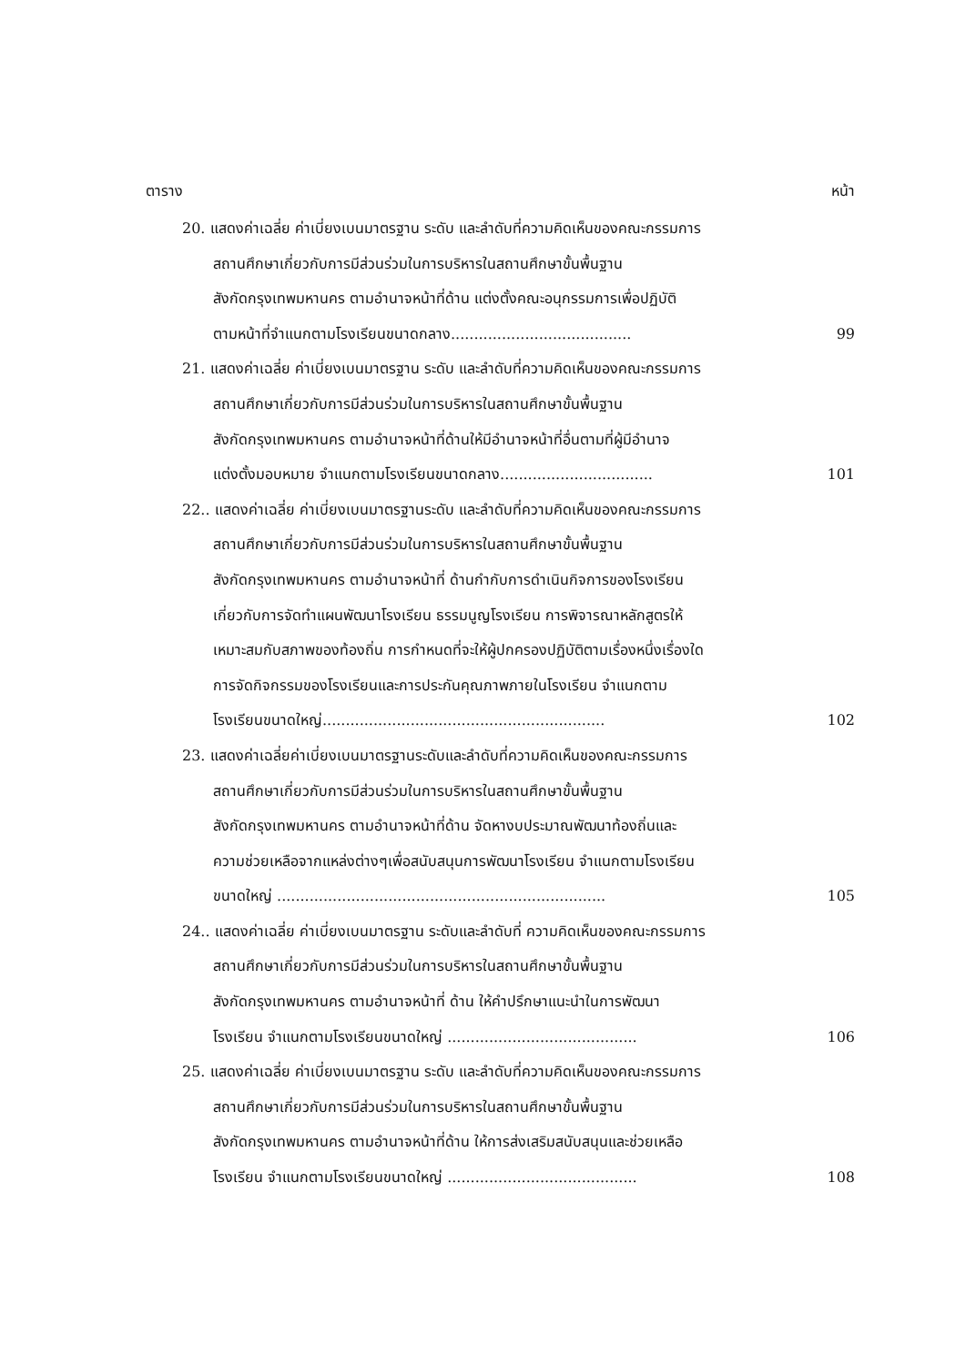ตาราง หน้า
20. แสดงค่าเฉลี่ย ค่าเบี่ยงเบนมาตรฐาน ระดับ และลำดับที่ความคิดเห็นของคณะกรรมการ
สถานศึกษาเกี่ยวกับการมีส่วนร่วมในการบริหารในสถานศึกษาขั้นพื้นฐาน
สังกัดกรุงเทพมหานคร ตามอำนาจหน้าที่ด้าน แต่งตั้งคณะอนุกรรมการเพื่อปฏิบัติ
ตามหน้าที่จำแนกตามโรงเรียนขนาดกลาง....................................... 99
21. แสดงค่าเฉลี่ย ค่าเบี่ยงเบนมาตรฐาน ระดับ และลำดับที่ความคิดเห็นของคณะกรรมการ
สถานศึกษาเกี่ยวกับการมีส่วนร่วมในการบริหารในสถานศึกษาขั้นพื้นฐาน
สังกัดกรุงเทพมหานคร ตามอำนาจหน้าที่ด้านให้มีอำนาจหน้าที่อื่นตามที่ผู้มีอำนาจ
แต่งตั้งมอบหมาย จำแนกตามโรงเรียนขนาดกลาง................................. 101
22.. แสดงค่าเฉลี่ย ค่าเบี่ยงเบนมาตรฐานระดับ และลำดับที่ความคิดเห็นของคณะกรรมการ
สถานศึกษาเกี่ยวกับการมีส่วนร่วมในการบริหารในสถานศึกษาขั้นพื้นฐาน
สังกัดกรุงเทพมหานคร ตามอำนาจหน้าที่ ด้านกำกับการดำเนินกิจการของโรงเรียน
เกี่ยวกับการจัดทำแผนพัฒนาโรงเรียน ธรรมนูญโรงเรียน การพิจารณาหลักสูตรให้
เหมาะสมกับสภาพของท้องถิ่น การกำหนดที่จะให้ผู้ปกครองปฏิบัติตามเรื่องหนึ่งเรื่องใด
การจัดกิจกรรมของโรงเรียนและการประกันคุณภาพภายในโรงเรียน จำแนกตาม
โรงเรียนขนาดใหญ่............................................................. 102
23. แสดงค่าเฉลี่ยค่าเบี่ยงเบนมาตรฐานระดับและลำดับที่ความคิดเห็นของคณะกรรมการ
สถานศึกษาเกี่ยวกับการมีส่วนร่วมในการบริหารในสถานศึกษาขั้นพื้นฐาน
สังกัดกรุงเทพมหานคร ตามอำนาจหน้าที่ด้าน จัดหางบประมาณพัฒนาท้องถิ่นและ
ความช่วยเหลือจากแหล่งต่างๆเพื่อสนับสนุนการพัฒนาโรงเรียน จำแนกตามโรงเรียน
ขนาดใหญ่ ....................................................................... 105
24.. แสดงค่าเฉลี่ย ค่าเบี่ยงเบนมาตรฐาน ระดับและลำดับที่ ความคิดเห็นของคณะกรรมการ
สถานศึกษาเกี่ยวกับการมีส่วนร่วมในการบริหารในสถานศึกษาขั้นพื้นฐาน
สังกัดกรุงเทพมหานคร ตามอำนาจหน้าที่ ด้าน ให้คำปรึกษาแนะนำในการพัฒนา
โรงเรียน จำแนกตามโรงเรียนขนาดใหญ่ ......................................... 106
25. แสดงค่าเฉลี่ย ค่าเบี่ยงเบนมาตรฐาน ระดับ และลำดับที่ความคิดเห็นของคณะกรรมการ
สถานศึกษาเกี่ยวกับการมีส่วนร่วมในการบริหารในสถานศึกษาขั้นพื้นฐาน
สังกัดกรุงเทพมหานคร ตามอำนาจหน้าที่ด้าน ให้การส่งเสริมสนับสนุนและช่วยเหลือ
โรงเรียน จำแนกตามโรงเรียนขนาดใหญ่ ......................................... 108